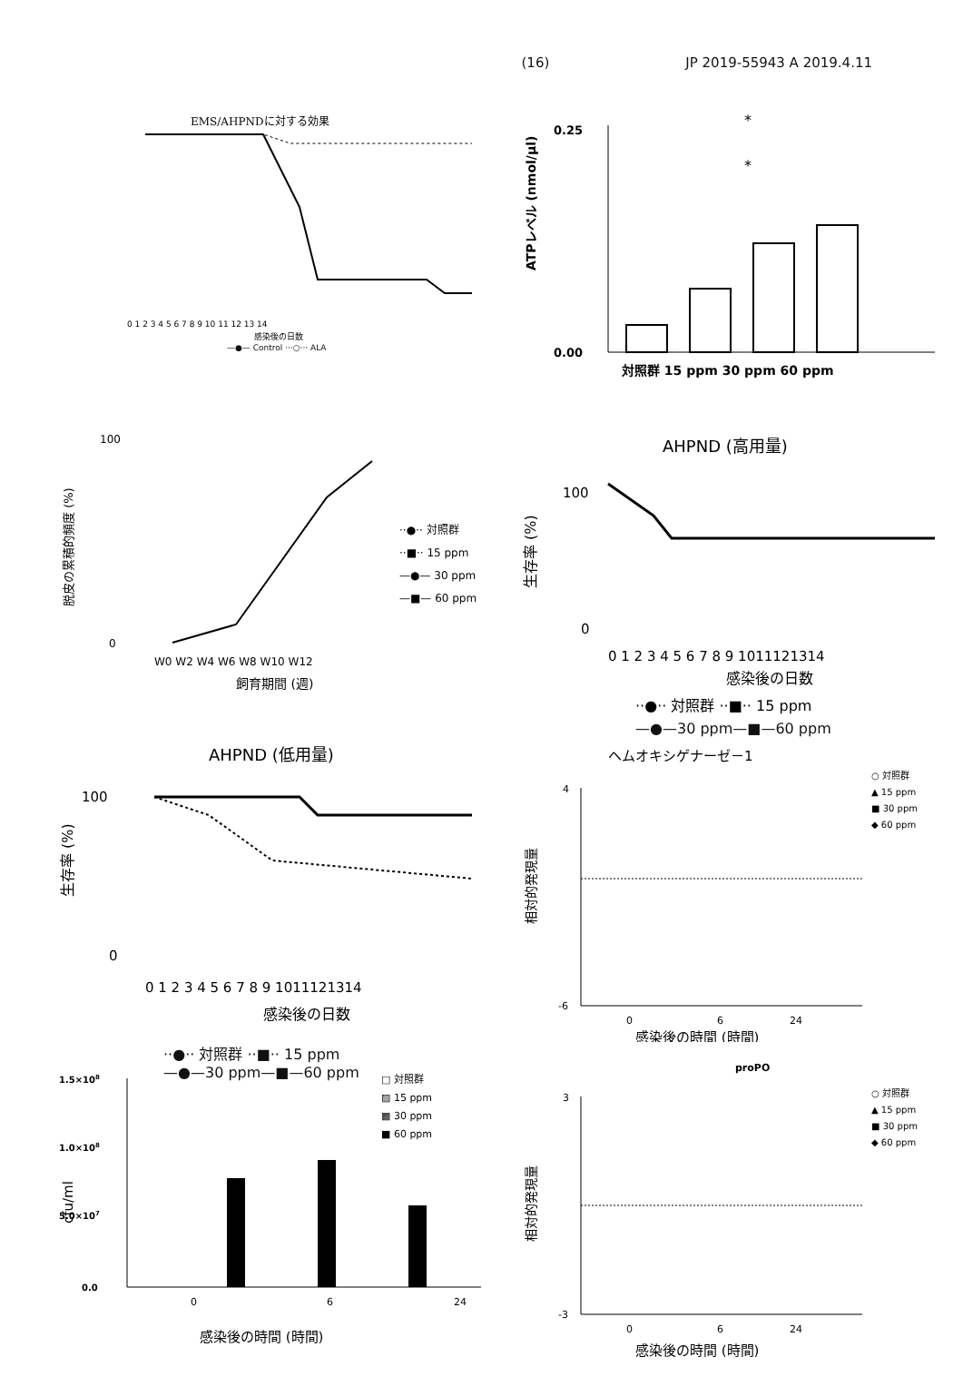(16) JP 2019-55943 A 2019.4.11
EMS/AHPNDに対する効果
0 1 2 3 4 5 6 7 8 9 10 11 12 13 14
感染後の日数
—●— Control ···○··· ALA
ATPレベル (nmol/µl)
0.25
0.00
*
*
対照群 15 ppm 30 ppm 60 ppm
脱皮の累積的頻度 (%)
100
0
W0 W2 W4 W6 W8 W10 W12
飼育期間 (週)
··●·· 対照群
··■·· 15 ppm
—●— 30 ppm
—■— 60 ppm
AHPND (高用量)
生存率 (%)
100
0
0 1 2 3 4 5 6 7 8 9 1011121314
感染後の日数
··●·· 対照群 ··■·· 15 ppm
—●—30 ppm—■—60 ppm
AHPND (低用量)
生存率 (%)
100
0
0 1 2 3 4 5 6 7 8 9 1011121314
感染後の日数
··●·· 対照群 ··■·· 15 ppm
—●—30 ppm—■—60 ppm
ヘムオキシゲナーゼ－1
相対的発現量
4
-6
0
6
24
感染後の時間 (時間)
○ 対照群
▲ 15 ppm
■ 30 ppm
◆ 60 ppm
cfu/ml
1.5×108
1.0×108
5.0×107
0.0
0
6
24
感染後の時間 (時間)
□ 対照群
▨ 15 ppm
▩ 30 ppm
■ 60 ppm
proPO
相対的発現量
3
-3
0
6
24
感染後の時間 (時間)
○ 対照群
▲ 15 ppm
■ 30 ppm
◆ 60 ppm